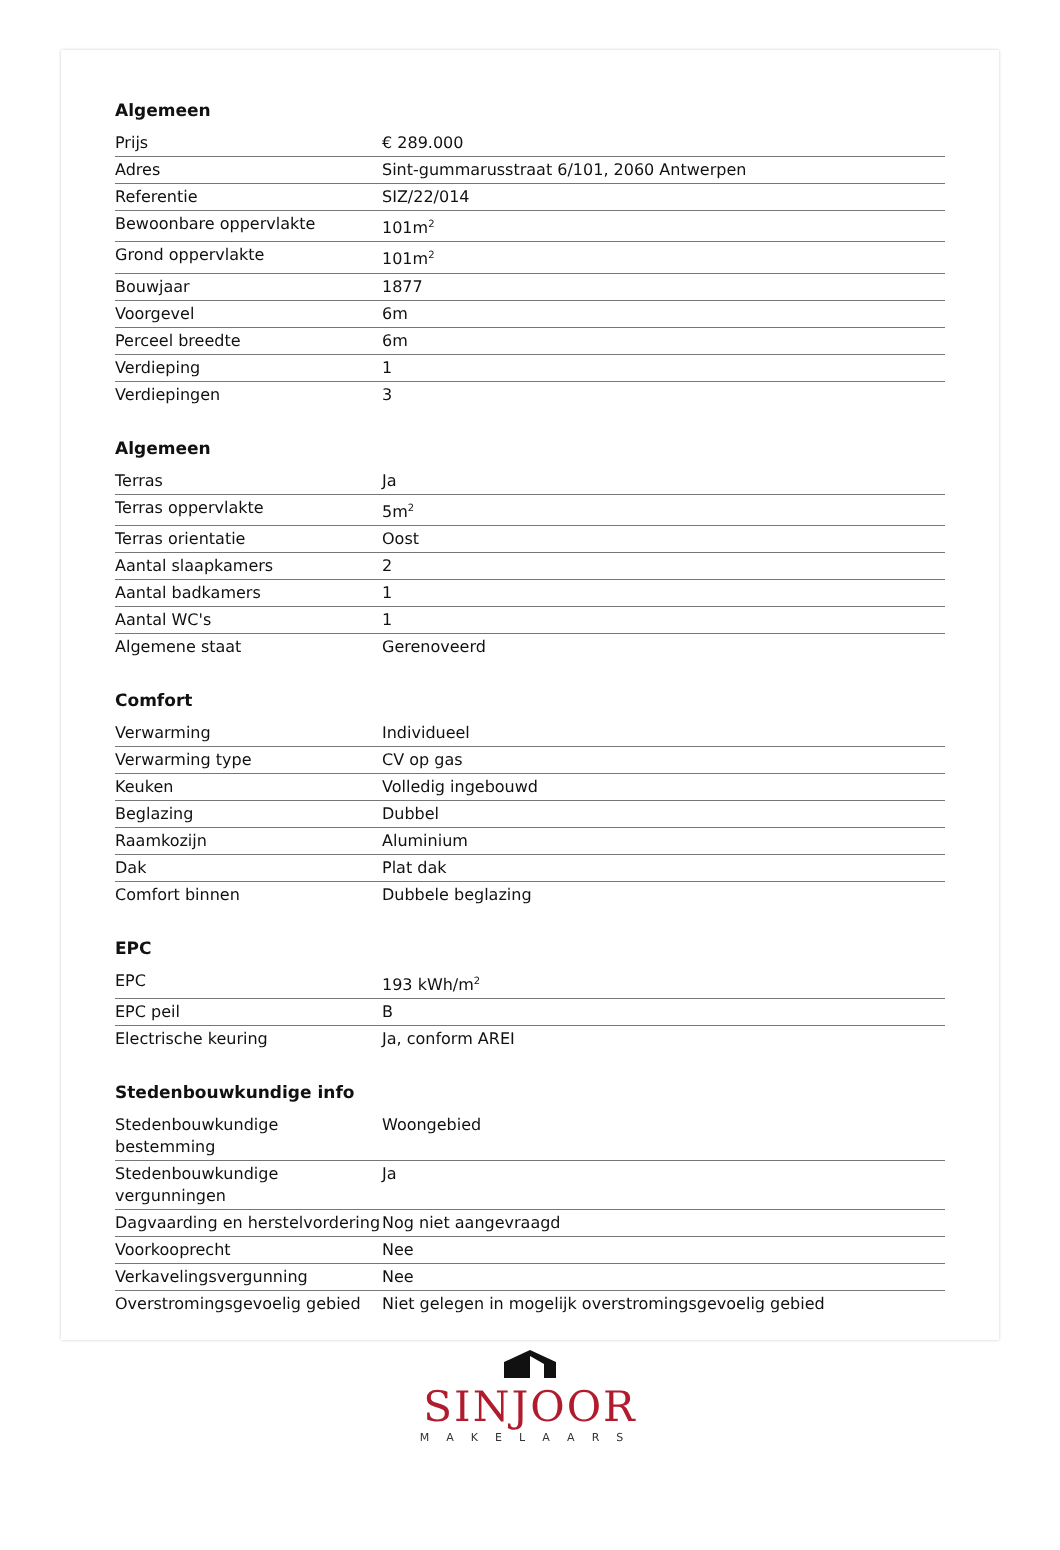Algemeen
| Prijs | € 289.000 |
| Adres | Sint-gummarusstraat 6/101, 2060 Antwerpen |
| Referentie | SIZ/22/014 |
| Bewoonbare oppervlakte | 101m<sup>2</sup> |
| Grond oppervlakte | 101m<sup>2</sup> |
| Bouwjaar | 1877 |
| Voorgevel | 6m |
| Perceel breedte | 6m |
| Verdieping | 1 |
| Verdiepingen | 3 |
Algemeen
| Terras | Ja |
| Terras oppervlakte | 5m<sup>2</sup> |
| Terras orientatie | Oost |
| Aantal slaapkamers | 2 |
| Aantal badkamers | 1 |
| Aantal WC's | 1 |
| Algemene staat | Gerenoveerd |
Comfort
| Verwarming | Individueel |
| Verwarming type | CV op gas |
| Keuken | Volledig ingebouwd |
| Beglazing | Dubbel |
| Raamkozijn | Aluminium |
| Dak | Plat dak |
| Comfort binnen | Dubbele beglazing |
EPC
| EPC | 193 kWh/m<sup>2</sup> |
| EPC peil | B |
| Electrische keuring | Ja, conform AREI |
Stedenbouwkundige info
| Stedenbouwkundige bestemming | Woongebied |
| Stedenbouwkundige vergunningen | Ja |
| Dagvaarding en herstelvordering | Nog niet aangevraagd |
| Voorkooprecht | Nee |
| Verkavelingsvergunning | Nee |
| Overstromingsgevoelig gebied | Niet gelegen in mogelijk overstromingsgevoelig gebied |
SINJOOR
MAKELAARS